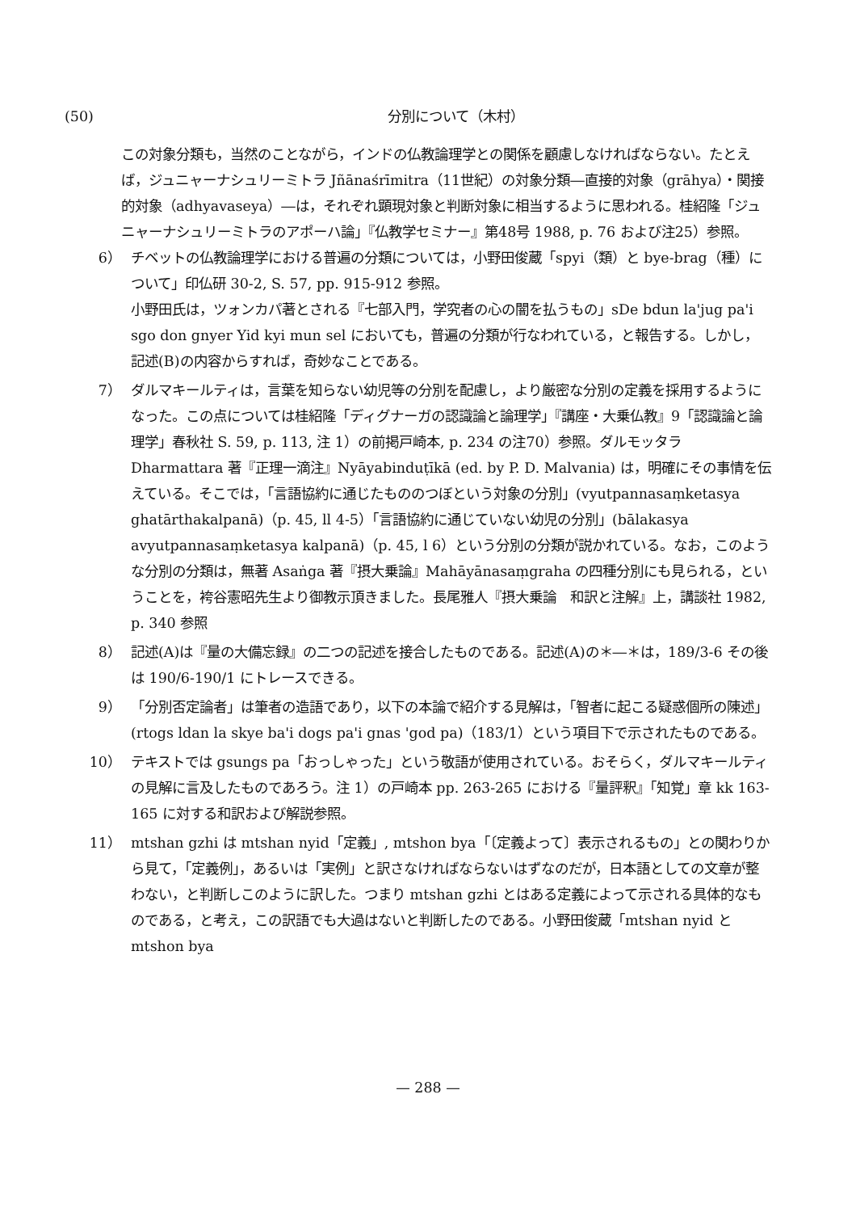(50) 分別について（木村）
この対象分類も，当然のことながら，インドの仏教論理学との関係を顧慮しなければならない。たとえば，ジュニャーナシュリーミトラ Jñānaśrīmitra（11世紀）の対象分類―直接的対象（grāhya）・関接的対象（adhyavaseya）―は，それぞれ顕現対象と判断対象に相当するように思われる。桂紹隆「ジュニャーナシュリーミトラのアポーハ論」『仏教学セミナー』第48号 1988, p. 76 および注25）参照。
6） チベットの仏教論理学における普遍の分類については，小野田俊蔵「spyi（類）と bye-brag（種）について」印仏研 30-2, S. 57, pp. 915-912 参照。
小野田氏は，ツォンカパ著とされる『七部入門，学究者の心の闇を払うもの」sDe bdun la'jug pa'i sgo don gnyer Yid kyi mun sel においても，普遍の分類が行なわれている，と報告する。しかし，記述(B)の内容からすれば，奇妙なことである。
7） ダルマキールティは，言葉を知らない幼児等の分別を配慮し，より厳密な分別の定義を採用するようになった。この点については桂紹隆「ディグナーガの認識論と論理学」『講座・大乗仏教』9「認識論と論理学」春秋社 S. 59, p. 113, 注 1）の前掲戸崎本, p. 234 の注70）参照。ダルモッタラ Dharmattara 著『正理一滴注』Nyāyabinduṭīkā (ed. by P. D. Malvania) は，明確にその事情を伝えている。そこでは，「言語協約に通じたもののつぼという対象の分別」(vyutpannasaṃketasya ghatārthakalpanā)（p. 45, ll 4-5）「言語協約に通じていない幼児の分別」(bālakasya avyutpannasaṃketasya kalpanā)（p. 45, l 6）という分別の分類が説かれている。なお，このような分別の分類は，無著 Asaṅga 著『摂大乗論』Mahāyānasaṃgraha の四種分別にも見られる，ということを，袴谷憲昭先生より御教示頂きました。長尾雅人『摂大乗論　和訳と注解』上，講談社 1982, p. 340 参照
8） 記述(A)は『量の大備忘録』の二つの記述を接合したものである。記述(A)の＊―＊は，189/3-6 その後は 190/6-190/1 にトレースできる。
9） 「分別否定論者」は筆者の造語であり，以下の本論で紹介する見解は，「智者に起こる疑惑個所の陳述」(rtogs ldan la skye ba'i dogs pa'i gnas 'god pa)（183/1）という項目下で示されたものである。
10） テキストでは gsungs pa「おっしゃった」という敬語が使用されている。おそらく，ダルマキールティの見解に言及したものであろう。注 1）の戸崎本 pp. 263-265 における『量評釈』「知覚」章 kk 163-165 に対する和訳および解説参照。
11） mtshan gzhi は mtshan nyid「定義」, mtshon bya「〔定義よって〕表示されるもの」との関わりから見て，「定義例」，あるいは「実例」と訳さなければならないはずなのだが，日本語としての文章が整わない，と判断しこのように訳した。つまり mtshan gzhi とはある定義によって示される具体的なものである，と考え，この訳語でも大過はないと判断したのである。小野田俊蔵「mtshan nyid と mtshon bya
— 288 —